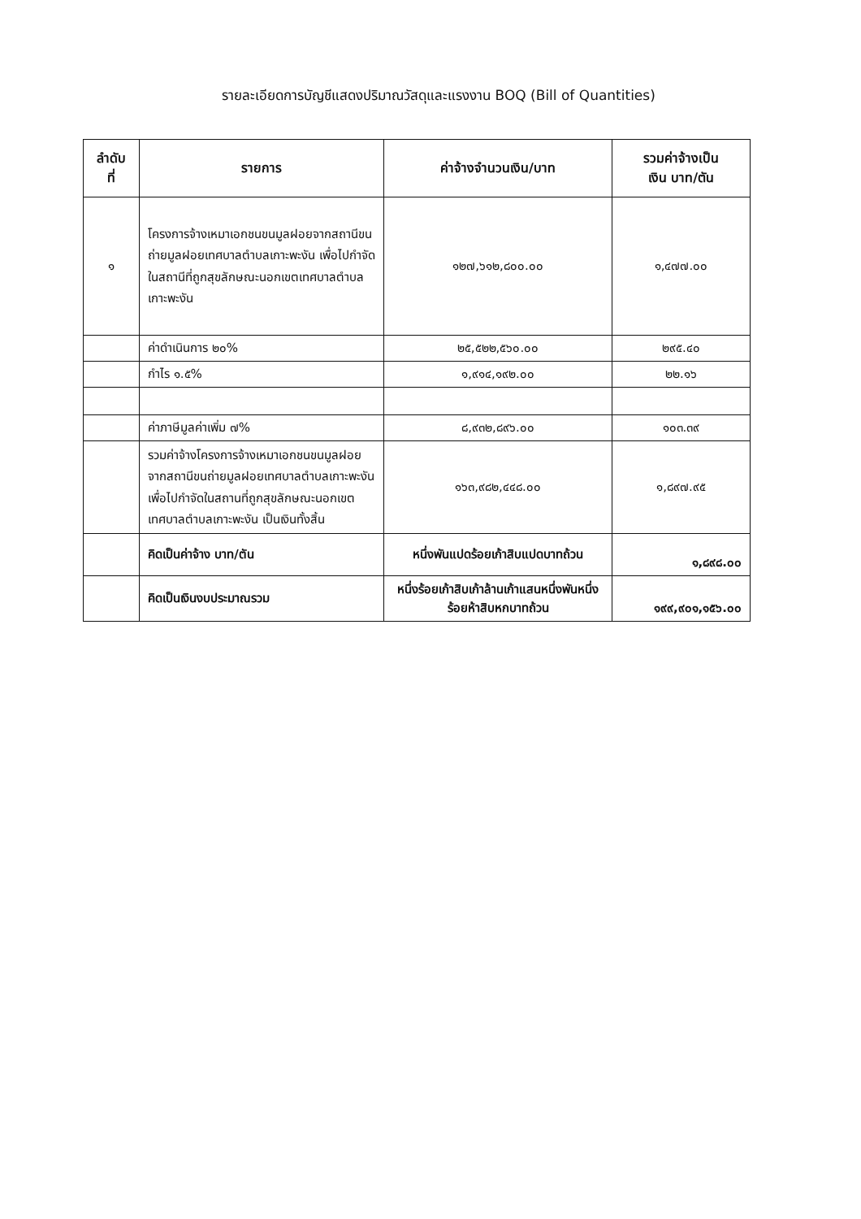รายละเอียดการบัญชีแสดงปริมาณวัสดุและแรงงาน BOQ (Bill of Quantities)
| ลำดับ ที่ | รายการ | ค่าจ้างจำนวนเงิน/บาท | รวมค่าจ้างเป็น เงิน บาท/ตัน |
| --- | --- | --- | --- |
| ๑ | โครงการจ้างเหมาเอกชนขนมูลฝอยจากสถานีขนถ่ายมูลฝอยเทศบาลตำบลเกาะพะงัน เพื่อไปกำจัดในสถานีที่ถูกสุขลักษณะนอกเขตเทศบาลตำบลเกาะพะงัน | ๑๒๗,๖๑๒,๘๐๐.๐๐ | ๑,๔๗๗.๐๐ |
| | ค่าดำเนินการ ๒๐% | ๒๕,๕๒๒,๕๖๐.๐๐ | ๒๙๕.๔๐ |
| | กำไร ๑.๕% | ๑,๙๑๔,๑๙๒.๐๐ | ๒๒.๑๖ |
| | ค่าภาษีมูลค่าเพิ่ม ๗% | ๘,๙๓๒,๘๙๖.๐๐ | ๑๐๓.๓๙ |
| | รวมค่าจ้างโครงการจ้างเหมาเอกชนขนมูลฝอยจากสถานีขนถ่ายมูลฝอยเทศบาลตำบลเกาะพะงันเพื่อไปกำจัดในสถานที่ถูกสุขลักษณะนอกเขตเทศบาลตำบลเกาะพะงัน เป็นเงินทั้งสิ้น | ๑๖๓,๙๘๒,๔๔๘.๐๐ | ๑,๘๙๗.๙๕ |
| | คิดเป็นค่าจ้าง บาท/ตัน | หนึ่งพันแปดร้อยเก้าสิบแปดบาทถ้วน | ๑,๘๙๘.๐๐ |
| | คิดเป็นเงินงบประมาณรวม | หนึ่งร้อยเก้าสิบเก้าล้านเก้าแสนหนึ่งพันหนึ่งร้อยห้าสิบหกบาทถ้วน | ๑๙๙,๙๐๑,๑๕๖.๐๐ |